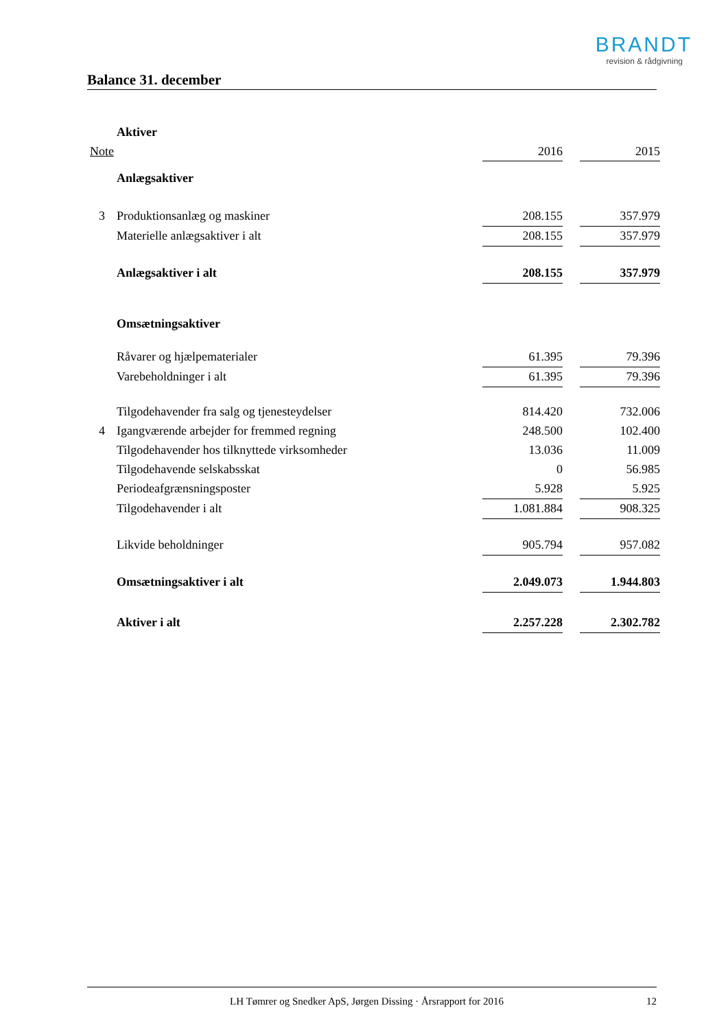BRANDT
revision & rådgivning
Balance 31. december
| | Aktiver | | | |
| Note | | 2016 | | 2015 |
| | Anlægsaktiver | | | |
| 3 | Produktionsanlæg og maskiner | 208.155 | | 357.979 |
| | Materielle anlægsaktiver i alt | 208.155 | | 357.979 |
| | Anlægsaktiver i alt | 208.155 | | 357.979 |
| | Omsætningsaktiver | | | |
| | Råvarer og hjælpematerialer | 61.395 | | 79.396 |
| | Varebeholdninger i alt | 61.395 | | 79.396 |
| | Tilgodehavender fra salg og tjenesteydelser | 814.420 | | 732.006 |
| 4 | Igangværende arbejder for fremmed regning | 248.500 | | 102.400 |
| | Tilgodehavender hos tilknyttede virksomheder | 13.036 | | 11.009 |
| | Tilgodehavende selskabsskat | 0 | | 56.985 |
| | Periodeafgrænsningsposter | 5.928 | | 5.925 |
| | Tilgodehavender i alt | 1.081.884 | | 908.325 |
| | Likvide beholdninger | 905.794 | | 957.082 |
| | Omsætningsaktiver i alt | 2.049.073 | | 1.944.803 |
| | Aktiver i alt | 2.257.228 | | 2.302.782 |
LH Tømrer og Snedker ApS, Jørgen Dissing · Årsrapport for 2016 12